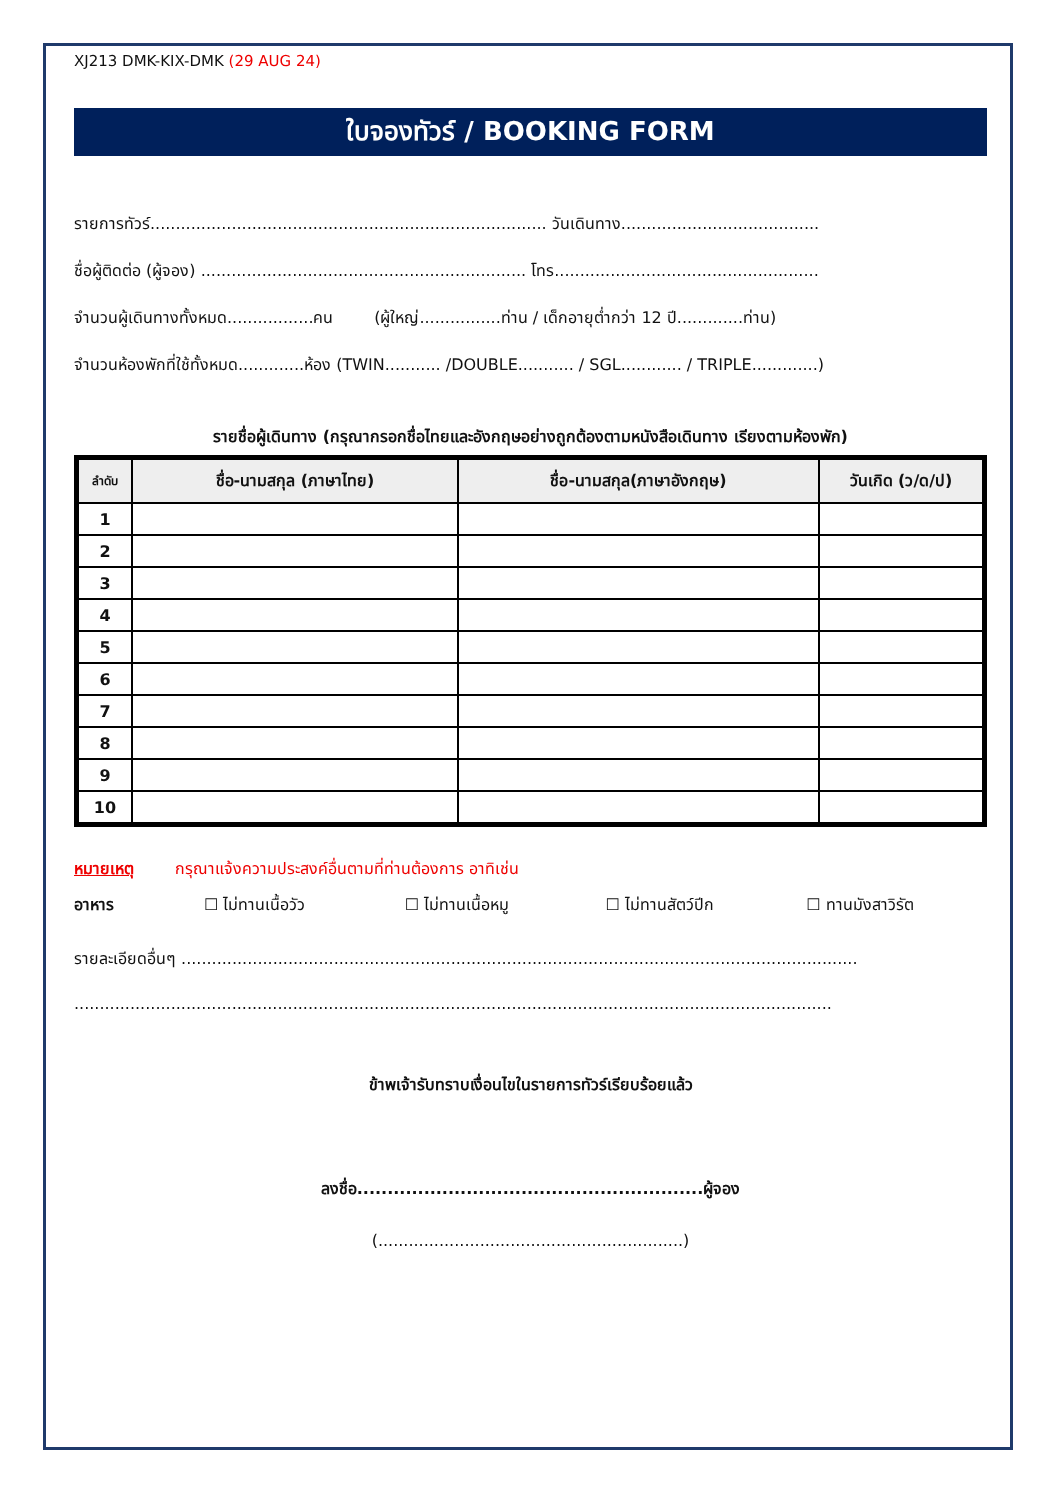XJ213 DMK-KIX-DMK (29 AUG 24)
ใบจองทัวร์ / BOOKING FORM
รายการทัวร์.............................................................................. วันเดินทาง.......................................
ชื่อผู้ติดต่อ (ผู้จอง) ................................................................ โทร....................................................
จำนวนผู้เดินทางทั้งหมด.................คน (ผู้ใหญ่................ท่าน / เด็กอายุต่ำกว่า 12 ปี.............ท่าน)
จำนวนห้องพักที่ใช้ทั้งหมด.............ห้อง (TWIN........... /DOUBLE........... / SGL............ / TRIPLE.............)
รายชื่อผู้เดินทาง (กรุณากรอกชื่อไทยและอังกฤษอย่างถูกต้องตามหนังสือเดินทาง เรียงตามห้องพัก)
| ลำดับ | ชื่อ-นามสกุล (ภาษาไทย) | ชื่อ-นามสกุล(ภาษาอังกฤษ) | วันเกิด (ว/ด/ป) |
| --- | --- | --- | --- |
| 1 | | | |
| 2 | | | |
| 3 | | | |
| 4 | | | |
| 5 | | | |
| 6 | | | |
| 7 | | | |
| 8 | | | |
| 9 | | | |
| 10 | | | |
หมายเหตุ กรุณาแจ้งความประสงค์อื่นตามที่ท่านต้องการ อาทิเช่น
อาหาร ☐ ไม่ทานเนื้อวัว ☐ ไม่ทานเนื้อหมู ☐ ไม่ทานสัตว์ปีก ☐ ทานมังสาวิรัต
รายละเอียดอื่นๆ .....................................................................................................................................
.....................................................................................................................................................
ข้าพเจ้ารับทราบเงื่อนไขในรายการทัวร์เรียบร้อยแล้ว
ลงชื่อ.........................................................ผู้จอง
(............................................................)